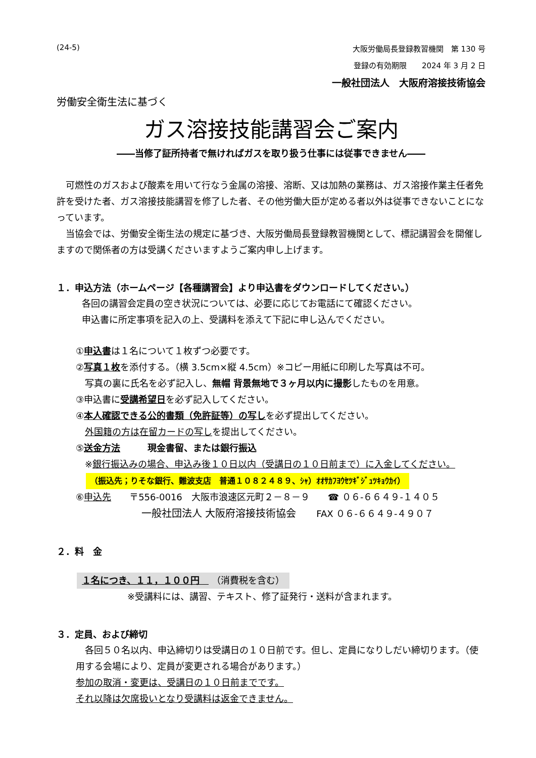(24-5) 大阪労働局長登録教習機関　第 130 号
登録の有効期限　　2024 年 3 月 2 日
一般社団法人　大阪府溶接技術協会
労働安全衛生法に基づく
ガス溶接技能講習会ご案内
――当修了証所持者で無ければガスを取り扱う仕事には従事できません――
　可燃性のガスおよび酸素を用いて行なう金属の溶接、溶断、又は加熱の業務は、ガス溶接作業主任者免許を受けた者、ガス溶接技能講習を修了した者、その他労働大臣が定める者以外は従事できないことになっています。
　当協会では、労働安全衛生法の規定に基づき、大阪労働局長登録教習機関として、標記講習会を開催しますので関係者の方は受講くださいますようご案内申し上げます。
１．申込方法（ホームページ【各種講習会】より申込書をダウンロードしてください。）
各回の講習会定員の空き状況については、必要に応じてお電話にて確認ください。
申込書に所定事項を記入の上、受講料を添えて下記に申し込んでください。
①申込書は１名について１枚ずつ必要です。
②写真１枚を添付する。（横 3.5cm×縦 4.5cm）※コピー用紙に印刷した写真は不可。
　写真の裏に氏名を必ず記入し、無帽 背景無地で３ヶ月以内に撮影したものを用意。
③申込書に受講希望日を必ず記入してください。
④本人確認できる公的書類（免許証等）の写しを必ず提出してください。
　外国籍の方は在留カードの写しを提出してください。
⑤送金方法　　　現金書留、または銀行振込
　※銀行振込みの場合、申込み後１０日以内（受講日の１０日前まで）に入金してください。
（振込先；りそな銀行、難波支店　普通１０８２４８９、ｼｬ）ｵｵｻｶﾌﾖｳｾﾂｷﾞｼﾞｭﾂｷｮｳｶｲ）
⑥申込先　　〒556-0016　大阪市浪速区元町２－８－９　　☎ ０６-６６４９-１４０５
一般社団法人 大阪府溶接技術協会　　FAX ０６-６６４９-４９０７
２．料　金
１名につき、１１，１００円　 （消費税を含む）
※受講料には、講習、テキスト、修了証発行・送料が含まれます。
３．定員、および締切
　各回５０名以内、申込締切りは受講日の１０日前です。但し、定員になりしだい締切ります。（使用する会場により、定員が変更される場合があります。）
参加の取消・変更は、受講日の１０日前までです。
それ以降は欠席扱いとなり受講料は返金できません。